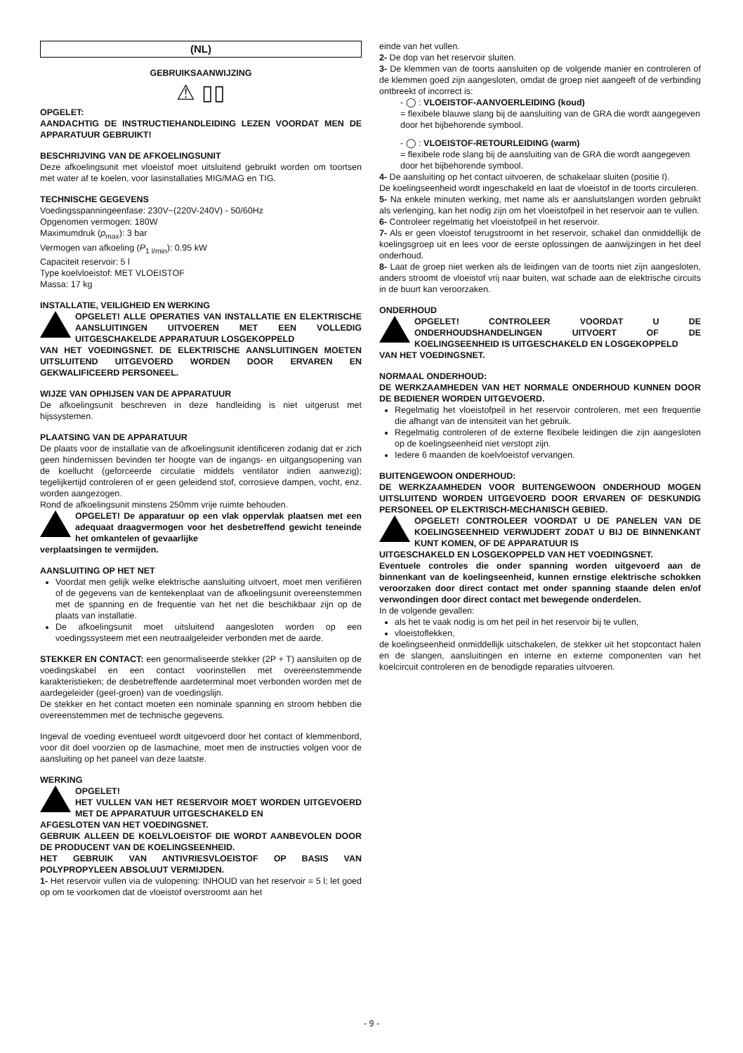(NL)
GEBRUIKSAANWIJZING
⚠ ▯▯
OPGELET:
AANDACHTIG DE INSTRUCTIEHANDLEIDING LEZEN VOORDAT MEN DE APPARATUUR GEBRUIKT!
BESCHRIJVING VAN DE AFKOELINGSUNIT
Deze afkoelingsunit met vloeistof moet uitsluitend gebruikt worden om toortsen met water af te koelen, voor lasinstallaties MIG/MAG en TIG.
TECHNISCHE GEGEVENS
Voedingsspanningeenfase: 230V~(220V-240V) - 50/60Hz
Opgenomen vermogen: 180W
Maximumdruk (p<sub>max</sub>): 3 bar
Vermogen van afkoeling (P<sub>1 l/min</sub>): 0.95 kW
Capaciteit reservoir: 5 l
Type koelvloeistof: MET VLOEISTOF
Massa: 17 kg
INSTALLATIE, VEILIGHEID EN WERKING
OPGELET! ALLE OPERATIES VAN INSTALLATIE EN ELEKTRISCHE AANSLUITINGEN UITVOEREN MET EEN VOLLEDIG UITGESCHAKELDE APPARATUUR LOSGEKOPPELD
VAN HET VOEDINGSNET. DE ELEKTRISCHE AANSLUITINGEN MOETEN UITSLUITEND UITGEVOERD WORDEN DOOR ERVAREN EN GEKWALIFICEERD PERSONEEL.
WIJZE VAN OPHIJSEN VAN DE APPARATUUR
De afkoelingsunit beschreven in deze handleiding is niet uitgerust met hijssystemen.
PLAATSING VAN DE APPARATUUR
De plaats voor de installatie van de afkoelingsunit identificeren zodanig dat er zich geen hindernissen bevinden ter hoogte van de ingangs- en uitgangsopening van de koellucht (geforceerde circulatie middels ventilator indien aanwezig); tegelijkertijd controleren of er geen geleidend stof, corrosieve dampen, vocht, enz. worden aangezogen.
Rond de afkoelingsunit minstens 250mm vrije ruimte behouden.
OPGELET! De apparatuur op een vlak oppervlak plaatsen met een adequaat draagvermogen voor het desbetreffend gewicht teneinde het omkantelen of gevaarlijke
verplaatsingen te vermijden.
AANSLUITING OP HET NET
Voordat men gelijk welke elektrische aansluiting uitvoert, moet men verifiëren of de gegevens van de kentekenplaat van de afkoelingsunit overeenstemmen met de spanning en de frequentie van het net die beschikbaar zijn op de plaats van installatie.
De afkoelingsunit moet uitsluitend aangesloten worden op een voedingssysteem met een neutraalgeleider verbonden met de aarde.
STEKKER EN CONTACT: een genormaliseerde stekker (2P + T) aansluiten op de voedingskabel en een contact voorinstellen met overeenstemmende karakteristieken; de desbetreffende aardeterminal moet verbonden worden met de aardegeleider (geel-groen) van de voedingslijn.
De stekker en het contact moeten een nominale spanning en stroom hebben die overeenstemmen met de technische gegevens.
Ingeval de voeding eventueel wordt uitgevoerd door het contact of klemmenbord, voor dit doel voorzien op de lasmachine, moet men de instructies volgen voor de aansluiting op het paneel van deze laatste.
WERKING
OPGELET!
HET VULLEN VAN HET RESERVOIR MOET WORDEN UITGEVOERD MET DE APPARATUUR UITGESCHAKELD EN
AFGESLOTEN VAN HET VOEDINGSNET.
GEBRUIK ALLEEN DE KOELVLOEISTOF DIE WORDT AANBEVOLEN DOOR DE PRODUCENT VAN DE KOELINGSEENHEID.
HET GEBRUIK VAN ANTIVRIESVLOEISTOF OP BASIS VAN POLYPROPYLEEN ABSOLUUT VERMIJDEN.
1- Het reservoir vullen via de vulopening: INHOUD van het reservoir = 5 l; let goed op om te voorkomen dat de vloeistof overstroomt aan het
einde van het vullen.
2- De dop van het reservoir sluiten.
3- De klemmen van de toorts aansluiten op de volgende manier en controleren of de klemmen goed zijn aangesloten, omdat de groep niet aangeeft of de verbinding ontbreekt of incorrect is:
- ◯ : VLOEISTOF-AANVOERLEIDING (koud)
= flexibele blauwe slang bij de aansluiting van de GRA die wordt aangegeven door het bijbehorende symbool.
- ◯ : VLOEISTOF-RETOURLEIDING (warm)
= flexibele rode slang bij de aansluiting van de GRA die wordt aangegeven door het bijbehorende symbool.
4- De aansluiting op het contact uitvoeren, de schakelaar sluiten (positie I).
De koelingseenheid wordt ingeschakeld en laat de vloeistof in de toorts circuleren.
5- Na enkele minuten werking, met name als er aansluitslangen worden gebruikt als verlenging, kan het nodig zijn om het vloeistofpeil in het reservoir aan te vullen.
6- Controleer regelmatig het vloeistofpeil in het reservoir.
7- Als er geen vloeistof terugstroomt in het reservoir, schakel dan onmiddellijk de koelingsgroep uit en lees voor de eerste oplossingen de aanwijzingen in het deel onderhoud.
8- Laat de groep niet werken als de leidingen van de toorts niet zijn aangesloten, anders stroomt de vloeistof vrij naar buiten, wat schade aan de elektrische circuits in de buurt kan veroorzaken.
ONDERHOUD
OPGELET! CONTROLEER VOORDAT U DE ONDERHOUDSHANDELINGEN UITVOERT OF DE KOELINGSEENHEID IS UITGESCHAKELD EN LOSGEKOPPELD
VAN HET VOEDINGSNET.
NORMAAL ONDERHOUD:
DE WERKZAAMHEDEN VAN HET NORMALE ONDERHOUD KUNNEN DOOR DE BEDIENER WORDEN UITGEVOERD.
Regelmatig het vloeistofpeil in het reservoir controleren, met een frequentie die afhangt van de intensiteit van het gebruik.
Regelmatig controleren of de externe flexibele leidingen die zijn aangesloten op de koelingseenheid niet verstopt zijn.
Iedere 6 maanden de koelvloeistof vervangen.
BUITENGEWOON ONDERHOUD:
DE WERKZAAMHEDEN VOOR BUITENGEWOON ONDERHOUD MOGEN UITSLUITEND WORDEN UITGEVOERD DOOR ERVAREN OF DESKUNDIG PERSONEEL OP ELEKTRISCH-MECHANISCH GEBIED.
OPGELET! CONTROLEER VOORDAT U DE PANELEN VAN DE KOELINGSEENHEID VERWIJDERT ZODAT U BIJ DE BINNENKANT KUNT KOMEN, OF DE APPARATUUR IS
UITGESCHAKELD EN LOSGEKOPPELD VAN HET VOEDINGSNET.
Eventuele controles die onder spanning worden uitgevoerd aan de binnenkant van de koelingseenheid, kunnen ernstige elektrische schokken veroorzaken door direct contact met onder spanning staande delen en/of verwondingen door direct contact met bewegende onderdelen.
In de volgende gevallen:
als het te vaak nodig is om het peil in het reservoir bij te vullen,
vloeistoflekken,
de koelingseenheid onmiddellijk uitschakelen, de stekker uit het stopcontact halen en de slangen, aansluitingen en interne en externe componenten van het koelcircuit controleren en de benodigde reparaties uitvoeren.
- 9 -